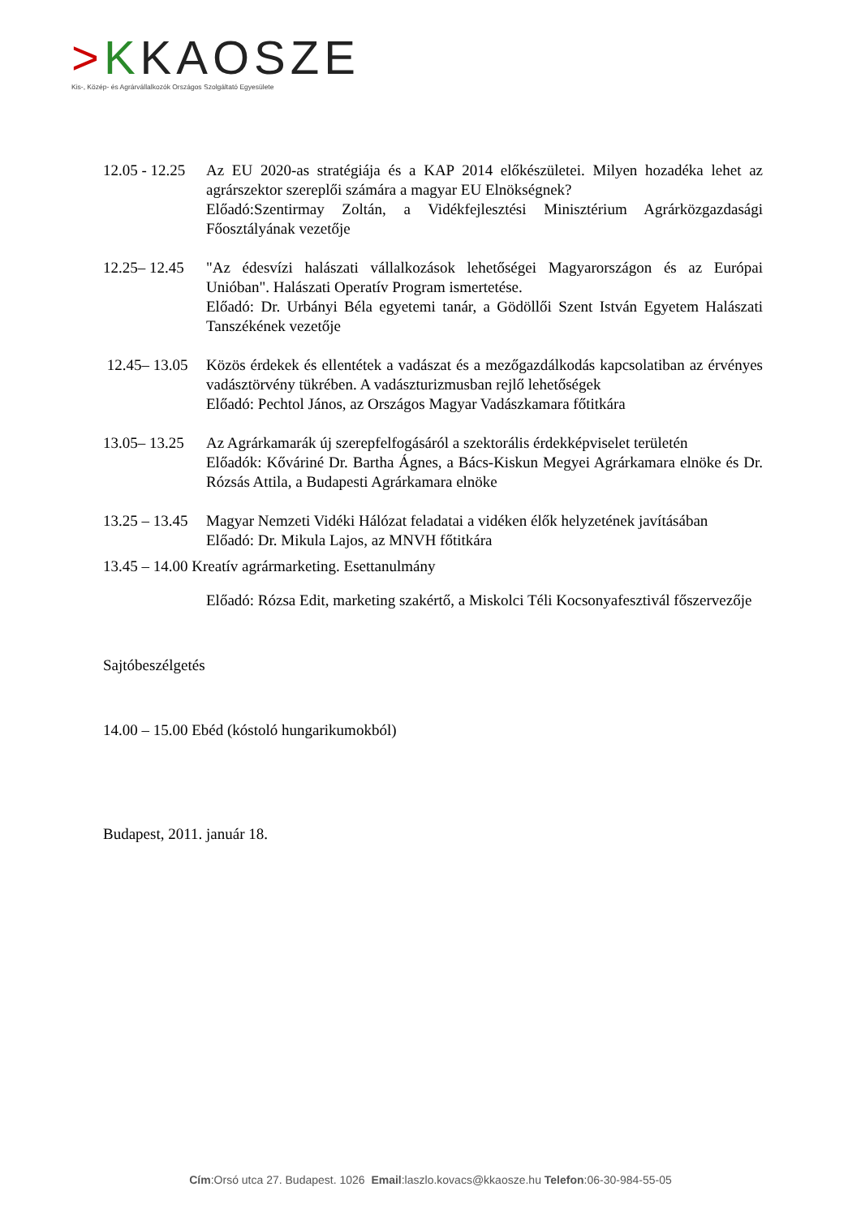>KKAOSZE
Kis-, Közép- és Agrárvállalkozók Országos Szolgáltató Egyesülete
12.05 - 12.25
Az EU 2020-as stratégiája és a KAP 2014 előkészületei. Milyen hozadéka lehet az agrárszektor szereplői számára a magyar EU Elnökségnek?
Előadó:Szentirmay Zoltán, a Vidékfejlesztési Minisztérium Agrárközgazdasági Főosztályának vezetője
12.25– 12.45
"Az édesvízi halászati vállalkozások lehetőségei Magyarországon és az Európai Unióban". Halászati Operatív Program ismertetése.
Előadó: Dr. Urbányi Béla egyetemi tanár, a Gödöllői Szent István Egyetem Halászati Tanszékének vezetője
12.45– 13.05
Közös érdekek és ellentétek a vadászat és a mezőgazdálkodás kapcsolatiban az érvényes vadásztörvény tükrében. A vadászturizmusban rejlő lehetőségek
Előadó: Pechtol János, az Országos Magyar Vadászkamara főtitkára
13.05– 13.25
Az Agrárkamarák új szerepfelfogásáról a szektorális érdekképviselet területén
Előadók: Kőváriné Dr. Bartha Ágnes, a Bács-Kiskun Megyei Agrárkamara elnöke és Dr. Rózsás Attila, a Budapesti Agrárkamara elnöke
13.25 – 13.45
Magyar Nemzeti Vidéki Hálózat feladatai a vidéken élők helyzetének javításában
Előadó: Dr. Mikula Lajos, az MNVH főtitkára
13.45 – 14.00 Kreatív agrármarketing. Esettanulmány
Előadó: Rózsa Edit, marketing szakértő, a Miskolci Téli Kocsonyafesztivál főszervezője
Sajtóbeszélgetés
14.00 – 15.00 Ebéd (kóstoló hungarikumokból)
Budapest, 2011. január 18.
Cím:Orsó utca 27. Budapest. 1026 Email:laszlo.kovacs@kkaosze.hu Telefon:06-30-984-55-05